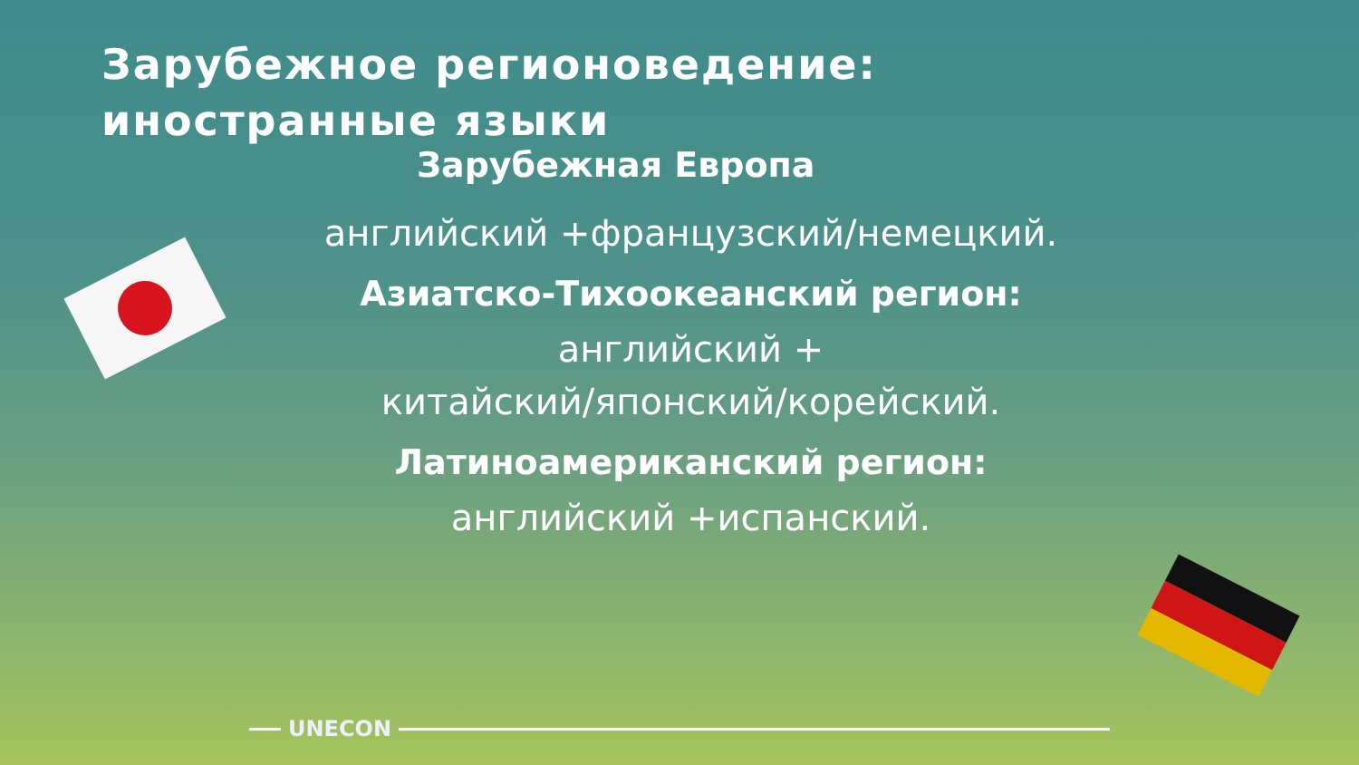Зарубежное регионоведение:
иностранные языки
Зарубежная Европа
английский +французский/немецкий.
Азиатско-Тихоокеанский регион:
английский +
китайский/японский/корейский.
Латиноамериканский регион:
английский +испанский.
UNECON